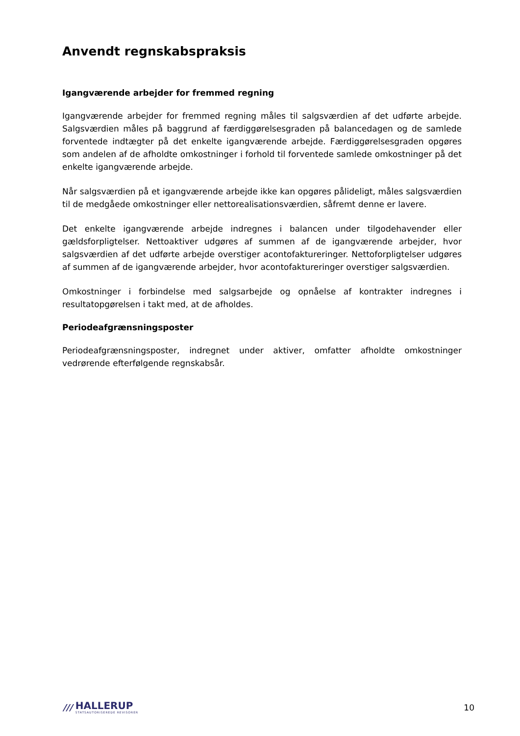Anvendt regnskabspraksis
Igangværende arbejder for fremmed regning
Igangværende arbejder for fremmed regning måles til salgsværdien af det udførte arbejde. Salgsværdien måles på baggrund af færdiggørelsesgraden på balancedagen og de samlede forventede indtægter på det enkelte igangværende arbejde. Færdiggørelsesgraden opgøres som andelen af de afholdte omkostninger i forhold til forventede samlede omkostninger på det enkelte igangværende arbejde.
Når salgsværdien på et igangværende arbejde ikke kan opgøres pålideligt, måles salgsværdien til de medgåede omkostninger eller nettorealisationsværdien, såfremt denne er lavere.
Det enkelte igangværende arbejde indregnes i balancen under tilgodehavender eller gældsforpligtelser. Nettoaktiver udgøres af summen af de igangværende arbejder, hvor salgsværdien af det udførte arbejde overstiger acontofaktureringer. Nettoforpligtelser udgøres af summen af de igangværende arbejder, hvor acontofaktureringer overstiger salgsværdien.
Omkostninger i forbindelse med salgsarbejde og opnåelse af kontrakter indregnes i resultatopgørelsen i takt med, at de afholdes.
Periodeafgrænsningsposter
Periodeafgrænsningsposter, indregnet under aktiver, omfatter afholdte omkostninger vedrørende efterfølgende regnskabsår.
///
HALLERUP
STATSAUTORISEREDE REVISORER
10